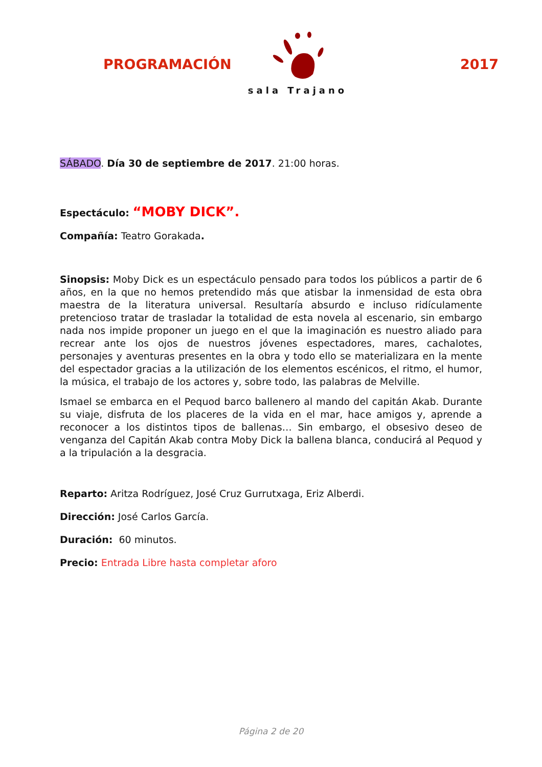PROGRAMACIÓN
sala Trajano
2017
SÁBADO. Día 30 de septiembre de 2017. 21:00 horas.
Espectáculo: “MOBY DICK”.
Compañía: Teatro Gorakada.
Sinopsis: Moby Dick es un espectáculo pensado para todos los públicos a partir de 6 años, en la que no hemos pretendido más que atisbar la inmensidad de esta obra maestra de la literatura universal. Resultaría absurdo e incluso ridículamente pretencioso tratar de trasladar la totalidad de esta novela al escenario, sin embargo nada nos impide proponer un juego en el que la imaginación es nuestro aliado para recrear ante los ojos de nuestros jóvenes espectadores, mares, cachalotes, personajes y aventuras presentes en la obra y todo ello se materializara en la mente del espectador gracias a la utilización de los elementos escénicos, el ritmo, el humor, la música, el trabajo de los actores y, sobre todo, las palabras de Melville.
Ismael se embarca en el Pequod barco ballenero al mando del capitán Akab. Durante su viaje, disfruta de los placeres de la vida en el mar, hace amigos y, aprende a reconocer a los distintos tipos de ballenas… Sin embargo, el obsesivo deseo de venganza del Capitán Akab contra Moby Dick la ballena blanca, conducirá al Pequod y a la tripulación a la desgracia.
Reparto: Aritza Rodríguez, José Cruz Gurrutxaga, Eriz Alberdi.
Dirección: José Carlos García.
Duración: 60 minutos.
Precio: Entrada Libre hasta completar aforo
Página 2 de 20